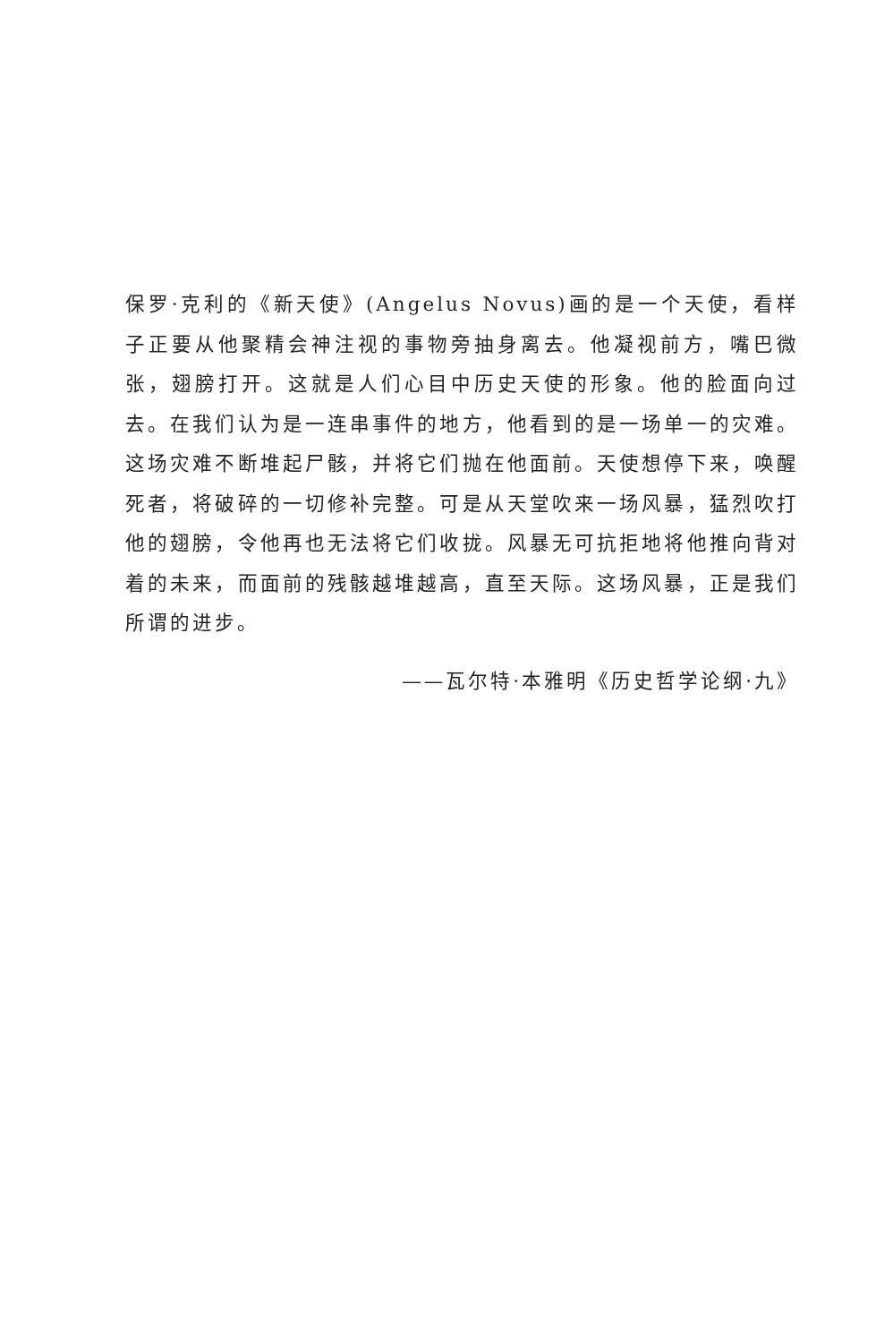保罗·克利的《新天使》(Angelus Novus)画的是一个天使，看样子正要从他聚精会神注视的事物旁抽身离去。他凝视前方，嘴巴微张，翅膀打开。这就是人们心目中历史天使的形象。他的脸面向过去。在我们认为是一连串事件的地方，他看到的是一场单一的灾难。这场灾难不断堆起尸骸，并将它们抛在他面前。天使想停下来，唤醒死者，将破碎的一切修补完整。可是从天堂吹来一场风暴，猛烈吹打他的翅膀，令他再也无法将它们收拢。风暴无可抗拒地将他推向背对着的未来，而面前的残骸越堆越高，直至天际。这场风暴，正是我们所谓的进步。
——瓦尔特·本雅明《历史哲学论纲·九》